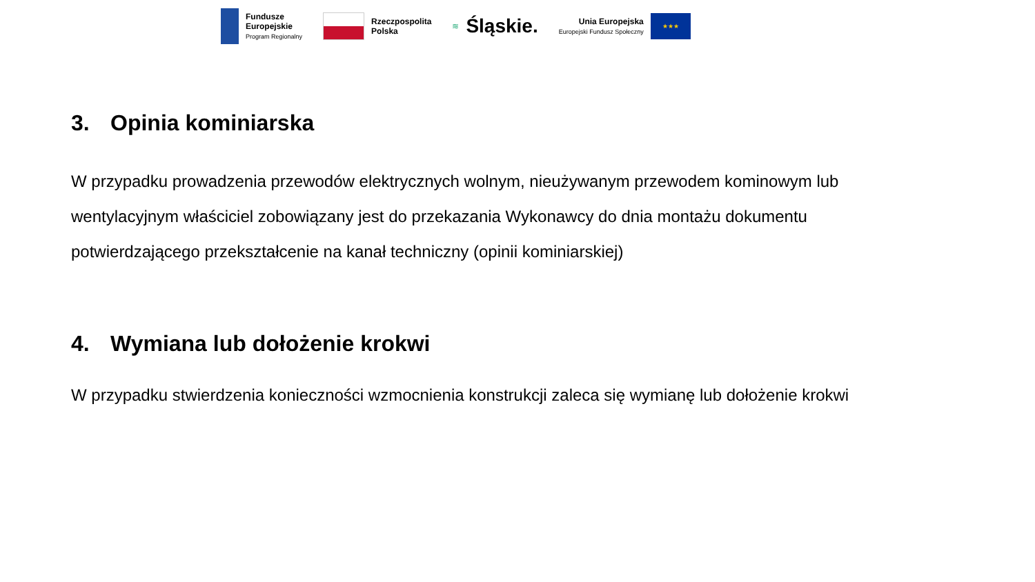Fundusze
Europejskie
Program Regionalny
Rzeczpospolita
Polska
≋ Śląskie.
Unia Europejska
Europejski Fundusz Społeczny
★★★
3. Opinia kominiarska
W przypadku prowadzenia przewodów elektrycznych wolnym, nieużywanym przewodem kominowym lub wentylacyjnym właściciel zobowiązany jest do przekazania Wykonawcy do dnia montażu dokumentu potwierdzającego przekształcenie na kanał techniczny (opinii kominiarskiej)
4. Wymiana lub dołożenie krokwi
W przypadku stwierdzenia konieczności wzmocnienia konstrukcji zaleca się wymianę lub dołożenie krokwi